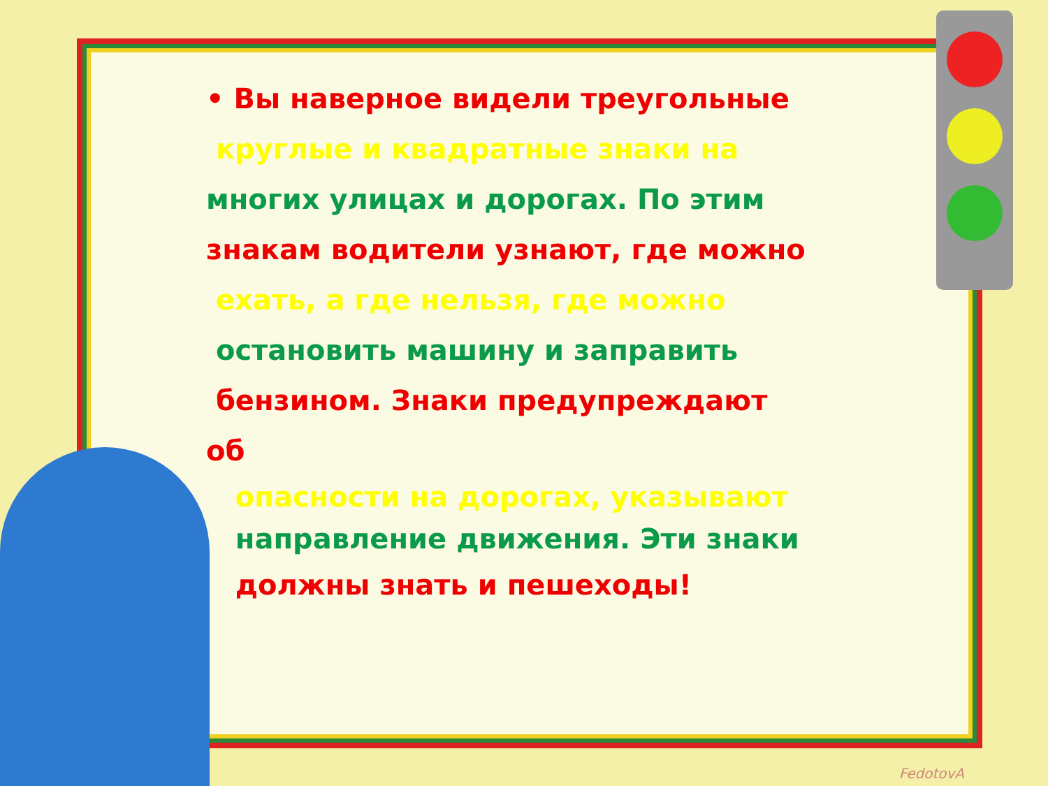• Вы наверное видели треугольные
круглые и квадратные знаки на
многих улицах и дорогах. По этим
знакам водители узнают, где можно
ехать, а где нельзя, где можно
остановить машину и заправить
бензином. Знаки предупреждают об
опасности на дорогах, указывают
направление движения. Эти знаки
должны знать и пешеходы!
FedotovA